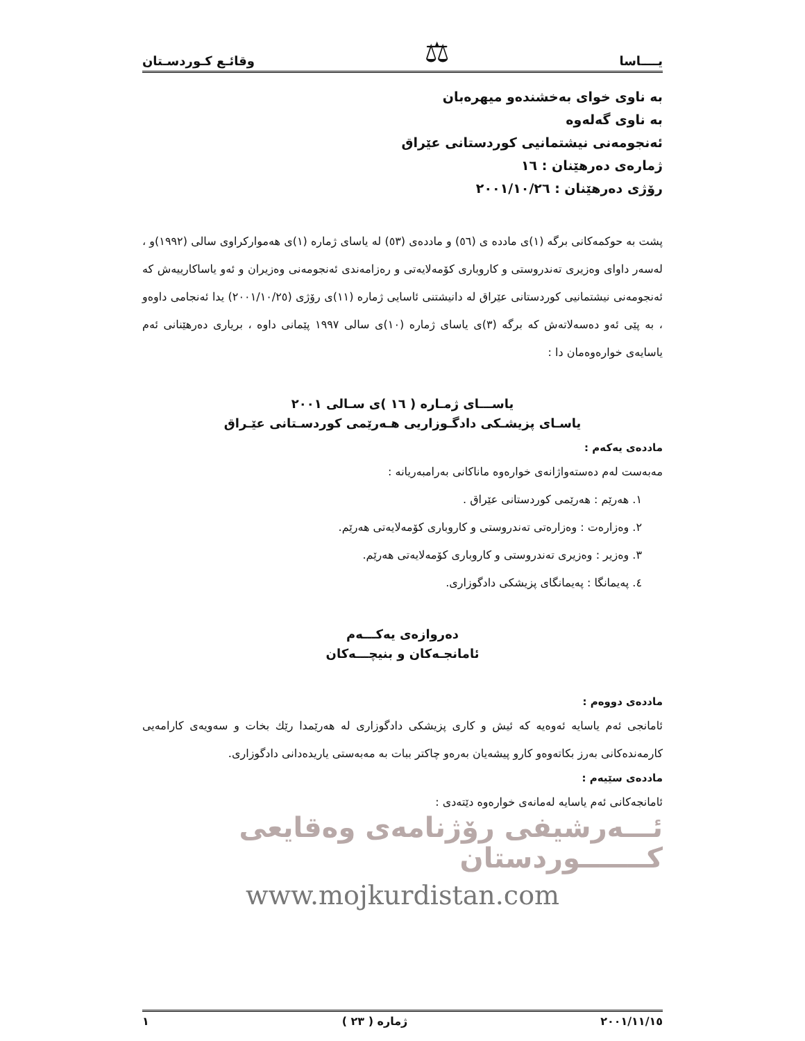يــــاسا ⚖ وقائـع كـوردسـتان
بە ناوی خوای بەخشندەو میهرەبان
بە ناوی گەلەوە
ئەنجومەنی نیشتمانیی کوردستانی عێراق
ژمارەی دەرهێنان : ١٦
رۆژی دەرهێنان : ٢٠٠١/١٠/٢٦
پشت بە حوکمەکانی برگە (١)ی مادده ی (٥٦) و ماددەی (٥٣) لە یاسای ژمارە (١)ی هەموارکراوی سالی (١٩٩٢)و ، لەسەر داوای وەزیری تەندروستی و کاروباری کۆمەلایەتی و رەزامەندی ئەنجومەنی وەزیران و ئەو یاساکارییەش کە ئەنجومەنی نیشتمانیی کوردستانی عێراق لە دانیشتنی ئاسایی ژمارە (١١)ی رۆژی (٢٠٠١/١٠/٢٥) یدا ئەنجامی داوەو ، بە پێی ئەو دەسەلاتەش کە برگە (٣)ی یاسای ژمارە (١٠)ی سالی ١٩٩٧ پێمانی داوە ، بریاری دەرهێنانی ئەم یاسایەی خوارەوەمان دا :
یاســـای ژمـارە ( ١٦ )ی سـالی ٢٠٠١
یاسـای پزیشـکی دادگـوزاریی هـەرێمی کوردسـتانی عێـراق
ماددەی یەکەم :
مەبەست لەم دەستەواژانەی خوارەوە ماناکانی بەرامبەریانە :
١. هەرێم : هەرێمی کوردستانی عێراق .
٢. وەزارەت : وەزارەتی تەندروستی و کاروباری کۆمەلایەتی هەرێم.
٣. وەزیر : وەزیری تەندروستی و کاروباری کۆمەلایەتی هەرێم.
٤. پەیمانگا : پەیمانگای پزیشکی دادگوزاری.
دەروازەی یەکـــەم
ئامانجـەکان و بنیچـــەکان
ماددەی دووەم :
ئامانجی ئەم یاسایە ئەوەیە کە ئیش و کاری پزیشکی دادگوزاری لە هەرێمدا رێك بخات و سەویەی کارامەیی کارمەندەکانی بەرز بکاتەوەو کارو پیشەیان بەرەو چاکتر ببات بە مەبەستی یاریدەدانی دادگوزاری.
ماددەی سێیەم :
ئامانجەکانی ئەم یاسایە لەمانەی خوارەوە دێتەدی :
ئـــەرشیفی رۆژنامەی وەقایعی کـــــــوردستان
www.mojkurdistan.com
٢٠٠١/١١/١٥ ژمارە ( ٢٣ ) ١